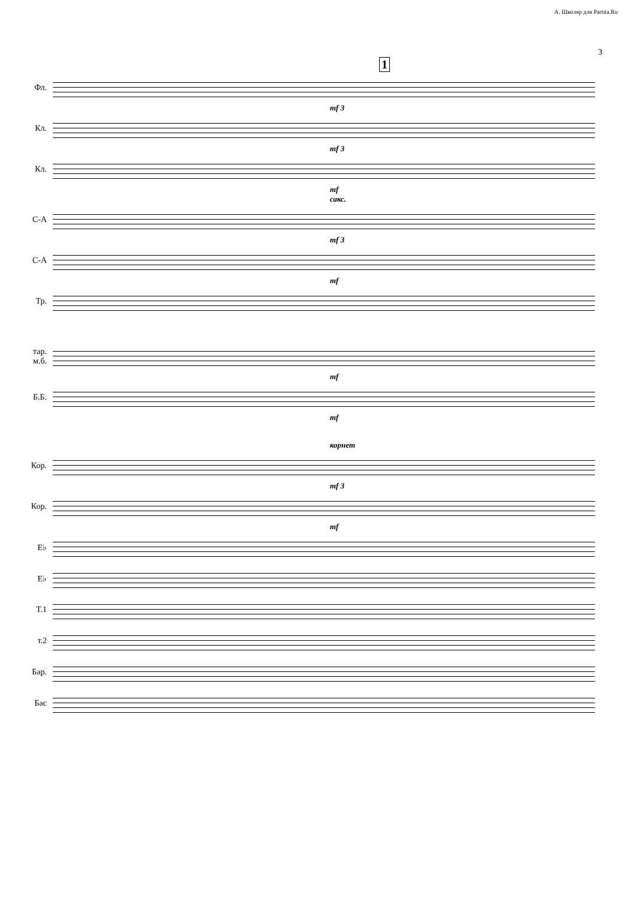А. Школяр для Partita.Ru
3
1
Фл.
mf 3
Кл.
mf 3
Кл.
mf
сакс.
С-А
mf 3
С-А
mf
Тр.
тар.
м.б.
mf
Б.Б.
mf
корнет
Кор.
mf 3
Кор.
mf
E♭
E♭
Т.1
т.2
Бар.
Бас